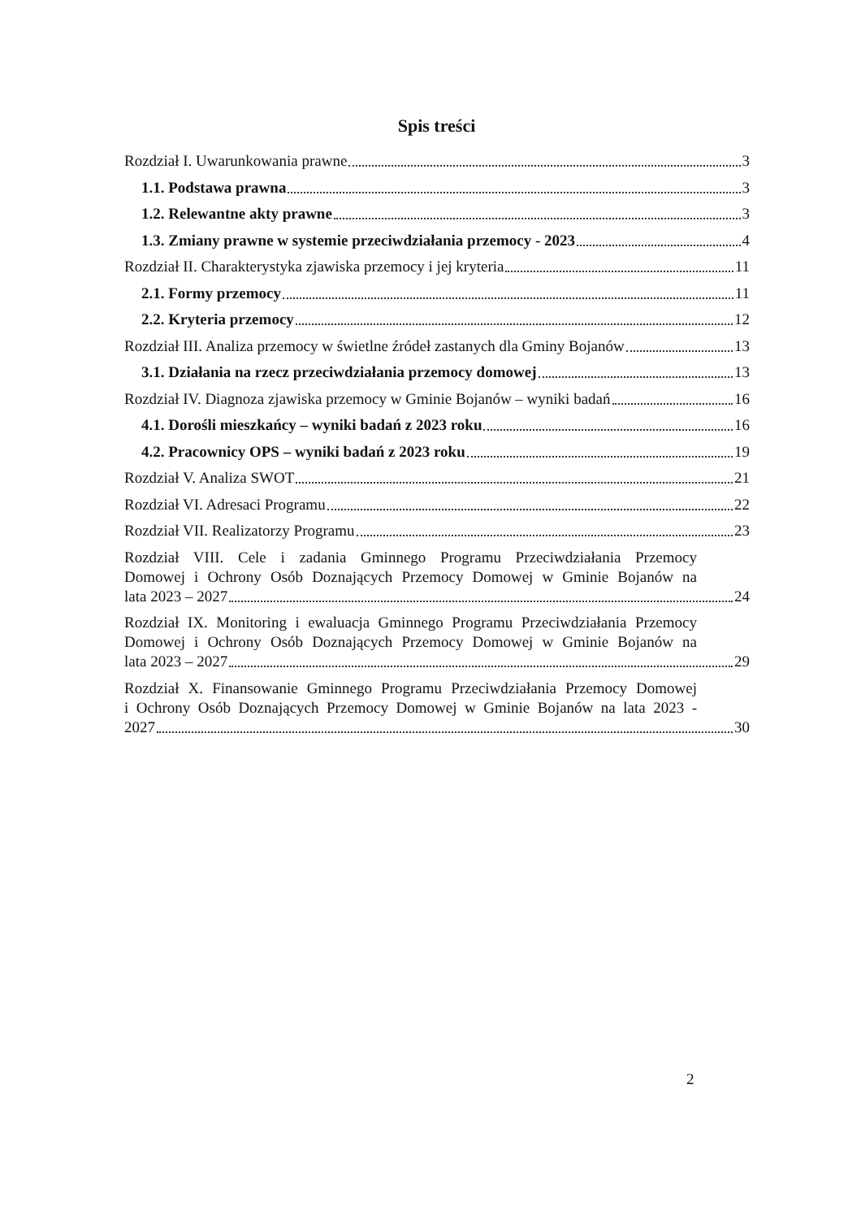Spis treści
Rozdział I. Uwarunkowania prawne 3
1.1. Podstawa prawna 3
1.2. Relewantne akty prawne 3
1.3. Zmiany prawne w systemie przeciwdziałania przemocy - 2023 4
Rozdział II. Charakterystyka zjawiska przemocy i jej kryteria 11
2.1. Formy przemocy 11
2.2. Kryteria przemocy 12
Rozdział III. Analiza przemocy w świetlne źródeł zastanych dla Gminy Bojanów 13
3.1. Działania na rzecz przeciwdziałania przemocy domowej 13
Rozdział IV. Diagnoza zjawiska przemocy w Gminie Bojanów – wyniki badań 16
4.1. Dorośli mieszkańcy – wyniki badań z 2023 roku 16
4.2. Pracownicy OPS – wyniki badań z 2023 roku 19
Rozdział V. Analiza SWOT 21
Rozdział VI. Adresaci Programu 22
Rozdział VII. Realizatorzy Programu 23
Rozdział VIII. Cele i zadania Gminnego Programu Przeciwdziałania Przemocy
Domowej i Ochrony Osób Doznających Przemocy Domowej w Gminie Bojanów na
lata 2023 – 2027 24
Rozdział IX. Monitoring i ewaluacja Gminnego Programu Przeciwdziałania Przemocy
Domowej i Ochrony Osób Doznających Przemocy Domowej w Gminie Bojanów na
lata 2023 – 2027 29
Rozdział X. Finansowanie Gminnego Programu Przeciwdziałania Przemocy Domowej
i Ochrony Osób Doznających Przemocy Domowej w Gminie Bojanów na lata 2023 -
2027 30
2